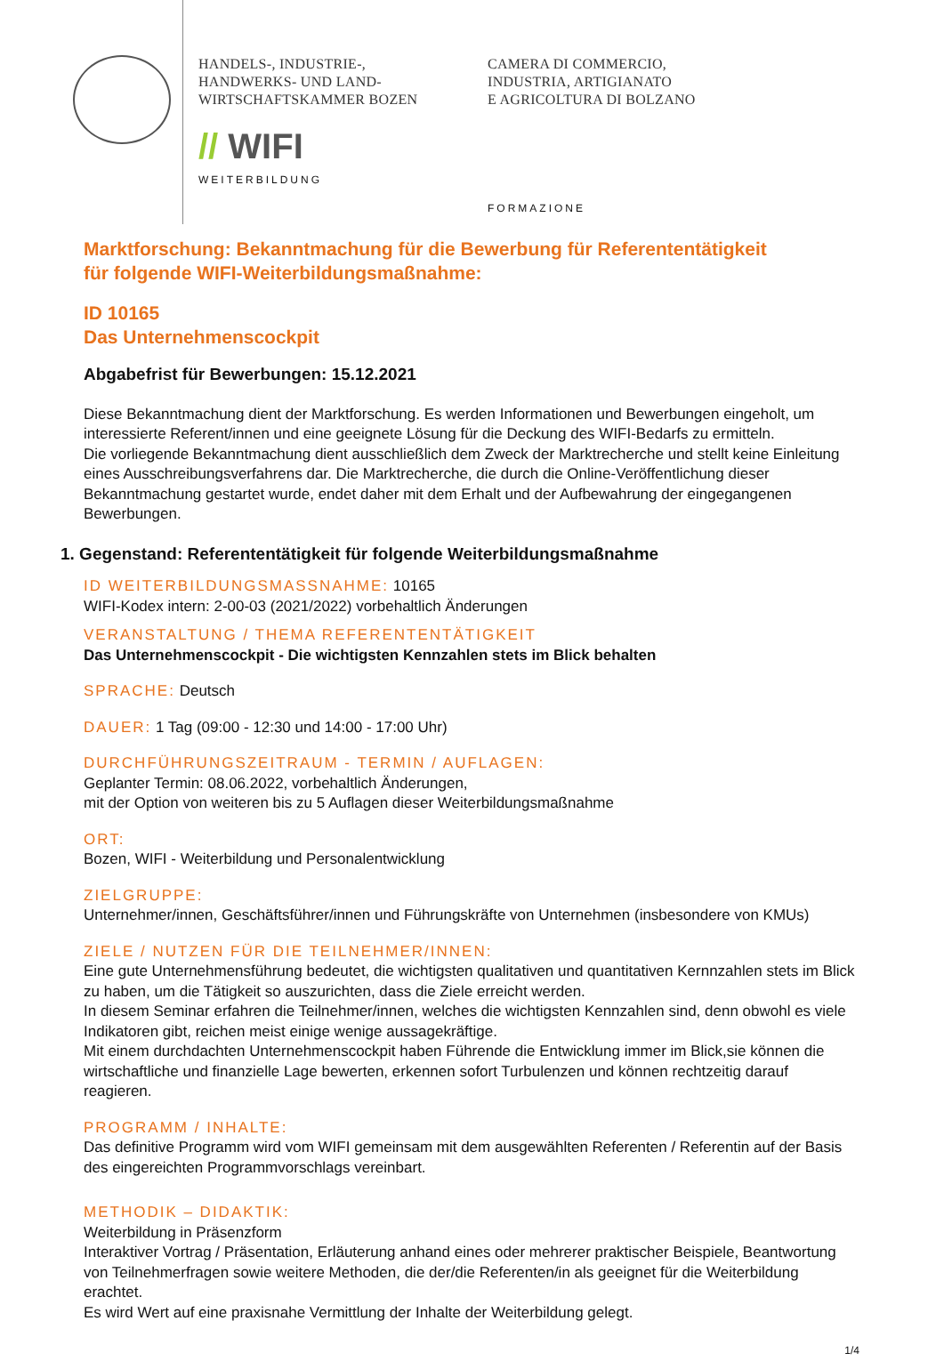HANDELS-, INDUSTRIE-,
HANDWERKS- UND LAND-
WIRTSCHAFTSKAMMER BOZEN
// WIFI
WEITERBILDUNG
CAMERA DI COMMERCIO,
INDUSTRIA, ARTIGIANATO
E AGRICOLTURA DI BOLZANO
FORMAZIONE
Marktforschung: Bekanntmachung für die Bewerbung für Referententätigkeit
für folgende WIFI-Weiterbildungsmaßnahme:
ID 10165
Das Unternehmenscockpit
Abgabefrist für Bewerbungen: 15.12.2021
Diese Bekanntmachung dient der Marktforschung. Es werden Informationen und Bewerbungen eingeholt, um interessierte Referent/innen und eine geeignete Lösung für die Deckung des WIFI-Bedarfs zu ermitteln.
Die vorliegende Bekanntmachung dient ausschließlich dem Zweck der Marktrecherche und stellt keine Einleitung eines Ausschreibungsverfahrens dar. Die Marktrecherche, die durch die Online-Veröffentlichung dieser Bekanntmachung gestartet wurde, endet daher mit dem Erhalt und der Aufbewahrung der eingegangenen Bewerbungen.
1. Gegenstand: Referententätigkeit für folgende Weiterbildungsmaßnahme
ID WEITERBILDUNGSMASSNAHME: 10165
WIFI-Kodex intern: 2-00-03 (2021/2022) vorbehaltlich Änderungen
VERANSTALTUNG / THEMA REFERENTENTÄTIGKEIT
Das Unternehmenscockpit - Die wichtigsten Kennzahlen stets im Blick behalten
SPRACHE: Deutsch
DAUER: 1 Tag (09:00 - 12:30 und 14:00 - 17:00 Uhr)
DURCHFÜHRUNGSZEITRAUM - TERMIN / AUFLAGEN:
Geplanter Termin: 08.06.2022, vorbehaltlich Änderungen,
mit der Option von weiteren bis zu 5 Auflagen dieser Weiterbildungsmaßnahme
ORT:
Bozen, WIFI - Weiterbildung und Personalentwicklung
ZIELGRUPPE:
Unternehmer/innen, Geschäftsführer/innen und Führungskräfte von Unternehmen (insbesondere von KMUs)
ZIELE / NUTZEN FÜR DIE TEILNEHMER/INNEN:
Eine gute Unternehmensführung bedeutet, die wichtigsten qualitativen und quantitativen Kernnzahlen stets im Blick zu haben, um die Tätigkeit so auszurichten, dass die Ziele erreicht werden.
In diesem Seminar erfahren die Teilnehmer/innen, welches die wichtigsten Kennzahlen sind, denn obwohl es viele Indikatoren gibt, reichen meist einige wenige aussagekräftige.
Mit einem durchdachten Unternehmenscockpit haben Führende die Entwicklung immer im Blick,sie können die wirtschaftliche und finanzielle Lage bewerten, erkennen sofort Turbulenzen und können rechtzeitig darauf reagieren.
PROGRAMM / INHALTE:
Das definitive Programm wird vom WIFI gemeinsam mit dem ausgewählten Referenten / Referentin auf der Basis des eingereichten Programmvorschlags vereinbart.
METHODIK – DIDAKTIK:
Weiterbildung in Präsenzform
Interaktiver Vortrag / Präsentation, Erläuterung anhand eines oder mehrerer praktischer Beispiele, Beantwortung von Teilnehmerfragen sowie weitere Methoden, die der/die Referenten/in als geeignet für die Weiterbildung erachtet.
Es wird Wert auf eine praxisnahe Vermittlung der Inhalte der Weiterbildung gelegt.
1/4